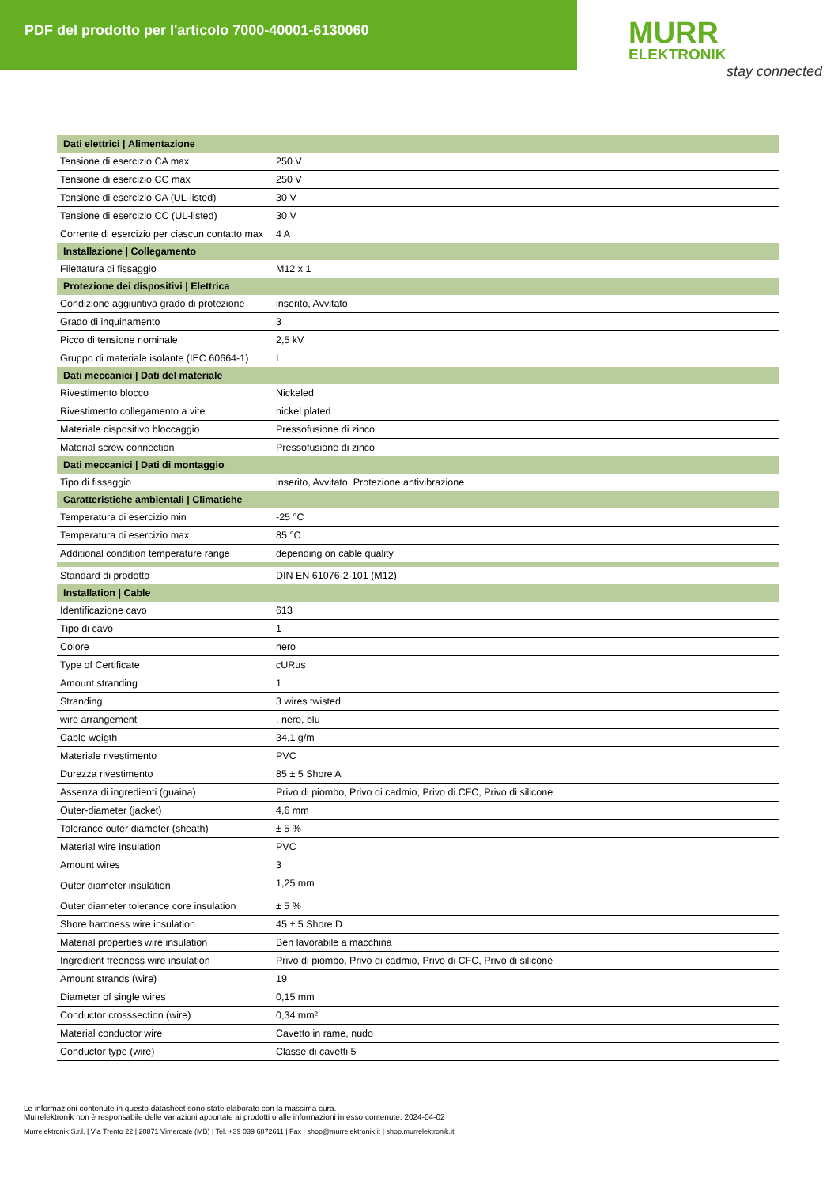PDF del prodotto per l'articolo 7000-40001-6130060
MURR
ELEKTRONIK
stay connected
| Dati elettrici / Alimentazione | |
| --- | --- |
| Tensione di esercizio CA max | 250 V |
| Tensione di esercizio CC max | 250 V |
| Tensione di esercizio CA (UL-listed) | 30 V |
| Tensione di esercizio CC (UL-listed) | 30 V |
| Corrente di esercizio per ciascun contatto max | 4 A |
| Installazione / Collegamento | |
| Filettatura di fissaggio | M12 x 1 |
| Protezione dei dispositivi / Elettrica | |
| Condizione aggiuntiva grado di protezione | inserito, Avvitato |
| Grado di inquinamento | 3 |
| Picco di tensione nominale | 2,5 kV |
| Gruppo di materiale isolante (IEC 60664-1) | I |
| Dati meccanici / Dati del materiale | |
| Rivestimento blocco | Nickeled |
| Rivestimento collegamento a vite | nickel plated |
| Materiale dispositivo bloccaggio | Pressofusione di zinco |
| Material screw connection | Pressofusione di zinco |
| Dati meccanici / Dati di montaggio | |
| Tipo di fissaggio | inserito, Avvitato, Protezione antivibrazione |
| Caratteristiche ambientali / Climatiche | |
| Temperatura di esercizio min | -25 °C |
| Temperatura di esercizio max | 85 °C |
| Additional condition temperature range | depending on cable quality |
| Standard di prodotto | DIN EN 61076-2-101 (M12) |
| Installation / Cable | |
| Identificazione cavo | 613 |
| Tipo di cavo | 1 |
| Colore | nero |
| Type of Certificate | cURus |
| Amount stranding | 1 |
| Stranding | 3 wires twisted |
| wire arrangement | , nero, blu |
| Cable weigth | 34,1 g/m |
| Materiale rivestimento | PVC |
| Durezza rivestimento | 85 ± 5 Shore A |
| Assenza di ingredienti (guaina) | Privo di piombo, Privo di cadmio, Privo di CFC, Privo di silicone |
| Outer-diameter (jacket) | 4,6 mm |
| Tolerance outer diameter (sheath) | ± 5 % |
| Material wire insulation | PVC |
| Amount wires | 3 |
| Outer diameter insulation | 1,25 mm |
| Outer diameter tolerance core insulation | ± 5 % |
| Shore hardness wire insulation | 45 ± 5 Shore D |
| Material properties wire insulation | Ben lavorabile a macchina |
| Ingredient freeness wire insulation | Privo di piombo, Privo di cadmio, Privo di CFC, Privo di silicone |
| Amount strands (wire) | 19 |
| Diameter of single wires | 0,15 mm |
| Conductor crosssection (wire) | 0,34 mm² |
| Material conductor wire | Cavetto in rame, nudo |
| Conductor type (wire) | Classe di cavetti 5 |
Le informazioni contenute in questo datasheet sono state elaborate con la massima cura.
Murrelektronik non è responsabile delle variazioni apportate ai prodotti o alle informazioni in esso contenute. 2024-04-02
Murrelektronik S.r.l. | Via Trento 22 | 20871 Vimercate (MB) | Tel. +39 039 6872611 | Fax | shop@murrelektronik.it | shop.murrelektronik.it